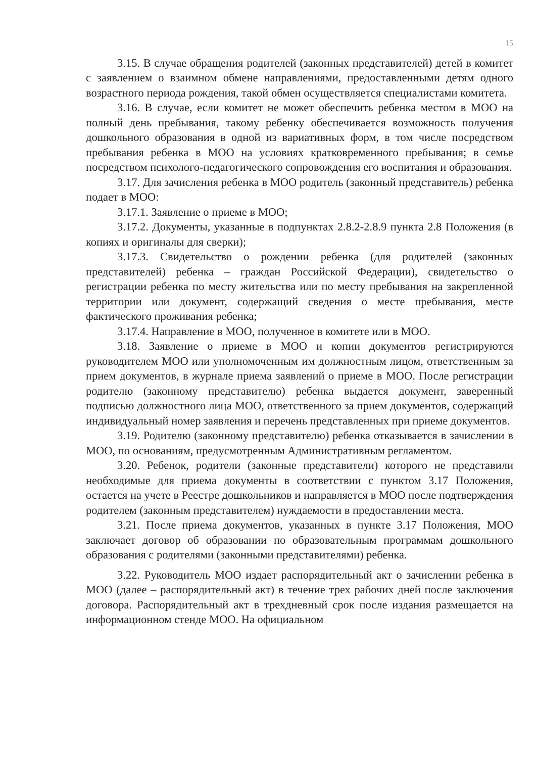15
3.15. В случае обращения родителей (законных представителей) детей в комитет с заявлением о взаимном обмене направлениями, предоставленными детям одного возрастного периода рождения, такой обмен осуществляется специалистами комитета.
3.16. В случае, если комитет не может обеспечить ребенка местом в МОО на полный день пребывания, такому ребенку обеспечивается возможность получения дошкольного образования в одной из вариативных форм, в том числе посредством пребывания ребенка в МОО на условиях кратковременного пребывания; в семье посредством психолого-педагогического сопровождения его воспитания и образования.
3.17. Для зачисления ребенка в МОО родитель (законный представитель) ребенка подает в МОО:
3.17.1. Заявление о приеме в МОО;
3.17.2. Документы, указанные в подпунктах 2.8.2-2.8.9 пункта 2.8 Положения (в копиях и оригиналы для сверки);
3.17.3. Свидетельство о рождении ребенка (для родителей (законных представителей) ребенка – граждан Российской Федерации), свидетельство о регистрации ребенка по месту жительства или по месту пребывания на закрепленной территории или документ, содержащий сведения о месте пребывания, месте фактического проживания ребенка;
3.17.4. Направление в МОО, полученное в комитете или в МОО.
3.18. Заявление о приеме в МОО и копии документов регистрируются руководителем МОО или уполномоченным им должностным лицом, ответственным за прием документов, в журнале приема заявлений о приеме в МОО. После регистрации родителю (законному представителю) ребенка выдается документ, заверенный подписью должностного лица МОО, ответственного за прием документов, содержащий индивидуальный номер заявления и перечень представленных при приеме документов.
3.19. Родителю (законному представителю) ребенка отказывается в зачислении в МОО, по основаниям, предусмотренным Административным регламентом.
3.20. Ребенок, родители (законные представители) которого не представили необходимые для приема документы в соответствии с пунктом 3.17 Положения, остается на учете в Реестре дошкольников и направляется в МОО после подтверждения родителем (законным представителем) нуждаемости в предоставлении места.
3.21. После приема документов, указанных в пункте 3.17 Положения, МОО заключает договор об образовании по образовательным программам дошкольного образования с родителями (законными представителями) ребенка.
3.22. Руководитель МОО издает распорядительный акт о зачислении ребенка в МОО (далее – распорядительный акт) в течение трех рабочих дней после заключения договора. Распорядительный акт в трехдневный срок после издания размещается на информационном стенде МОО. На официальном